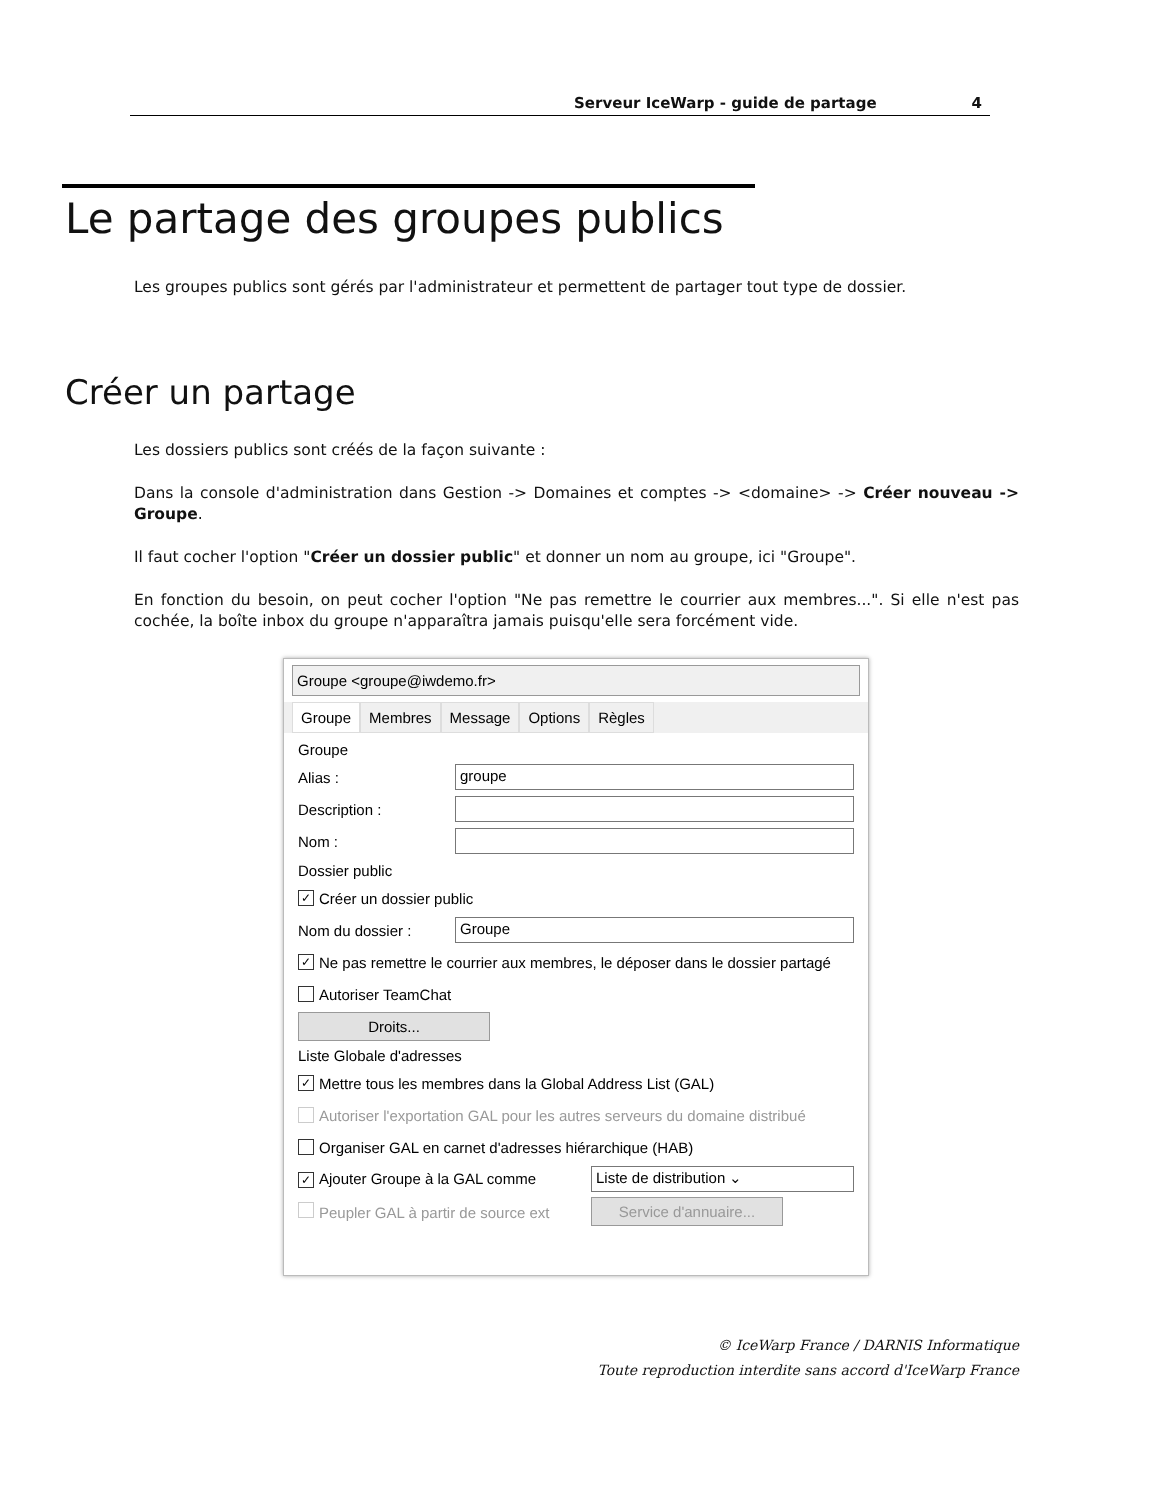Serveur IceWarp - guide de partage 4
Le partage des groupes publics
Les groupes publics sont gérés par l'administrateur et permettent de partager tout type de dossier.
Créer un partage
Les dossiers publics sont créés de la façon suivante :
Dans la console d'administration dans Gestion -> Domaines et comptes -> <domaine> -> Créer nouveau -> Groupe.
Il faut cocher l'option "Créer un dossier public" et donner un nom au groupe, ici "Groupe".
En fonction du besoin, on peut cocher l'option "Ne pas remettre le courrier aux membres...". Si elle n'est pas cochée, la boîte inbox du groupe n'apparaîtra jamais puisqu'elle sera forcément vide.
Groupe <groupe@iwdemo.fr>
Groupe Membres Message Options Règles
Groupe
Alias : groupe
Description :
Nom :
Dossier public
✓ Créer un dossier public
Nom du dossier : Groupe
✓ Ne pas remettre le courrier aux membres, le déposer dans le dossier partagé
Autoriser TeamChat
Droits...
Liste Globale d'adresses
✓ Mettre tous les membres dans la Global Address List (GAL)
Autoriser l'exportation GAL pour les autres serveurs du domaine distribué
Organiser GAL en carnet d'adresses hiérarchique (HAB)
✓ Ajouter Groupe à la GAL comme Liste de distribution ⌄
Peupler GAL à partir de source ext Service d'annuaire...
© IceWarp France / DARNIS Informatique
Toute reproduction interdite sans accord d'IceWarp France